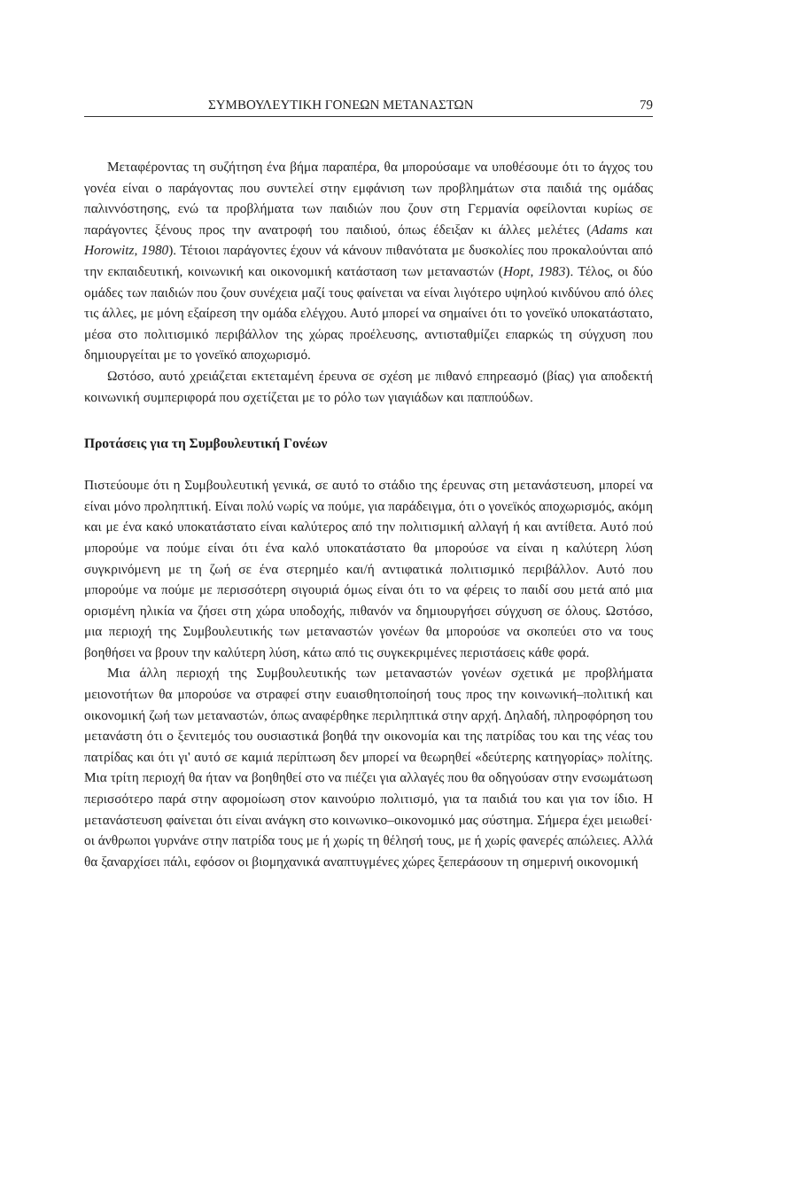ΣΥΜΒΟΥΛΕΥΤΙΚΗ ΓΟΝΕΩΝ ΜΕΤΑΝΑΣΤΩΝ 79
Μεταφέροντας τη συζήτηση ένα βήμα παραπέρα, θα μπορούσαμε να υποθέσουμε ότι το άγχος του γονέα είναι ο παράγοντας που συντελεί στην εμφάνιση των προβλημάτων στα παιδιά της ομάδας παλιννόστησης, ενώ τα προβλήματα των παιδιών που ζουν στη Γερμανία οφείλονται κυρίως σε παράγοντες ξένους προς την ανατροφή του παιδιού, όπως έδειξαν κι άλλες μελέτες (Adams και Horowitz, 1980). Τέτοιοι παράγοντες έχουν νά κάνουν πιθανότατα με δυσκολίες που προκαλούνται από την εκπαιδευτική, κοινωνική και οικονομική κατάσταση των μεταναστών (Hopt, 1983). Τέλος, οι δύο ομάδες των παιδιών που ζουν συνέχεια μαζί τους φαίνεται να είναι λιγότερο υψηλού κινδύνου από όλες τις άλλες, με μόνη εξαίρεση την ομάδα ελέγχου. Αυτό μπορεί να σημαίνει ότι το γονεϊκό υποκατάστατο, μέσα στο πολιτισμικό περιβάλλον της χώρας προέλευσης, αντισταθμίζει επαρκώς τη σύγχυση που δημιουργείται με το γονεϊκό αποχωρισμό.
Ωστόσο, αυτό χρειάζεται εκτεταμένη έρευνα σε σχέση με πιθανό επηρεασμό (βίας) για αποδεκτή κοινωνική συμπεριφορά που σχετίζεται με το ρόλο των γιαγιάδων και παππούδων.
Προτάσεις για τη Συμβουλευτική Γονέων
Πιστεύουμε ότι η Συμβουλευτική γενικά, σε αυτό το στάδιο της έρευνας στη μετανάστευση, μπορεί να είναι μόνο προληπτική. Είναι πολύ νωρίς να πούμε, για παράδειγμα, ότι ο γονεϊκός αποχωρισμός, ακόμη και με ένα κακό υποκατάστατο είναι καλύτερος από την πολιτισμική αλλαγή ή και αντίθετα. Αυτό πού μπορούμε να πούμε είναι ότι ένα καλό υποκατάστατο θα μπορούσε να είναι η καλύτερη λύση συγκρινόμενη με τη ζωή σε ένα στερημέο και/ή αντιφατικά πολιτισμικό περιβάλλον. Αυτό που μπορούμε να πούμε με περισσότερη σιγουριά όμως είναι ότι το να φέρεις το παιδί σου μετά από μια ορισμένη ηλικία να ζήσει στη χώρα υποδοχής, πιθανόν να δημιουργήσει σύγχυση σε όλους. Ωστόσο, μια περιοχή της Συμβουλευτικής των μεταναστών γονέων θα μπορούσε να σκοπεύει στο να τους βοηθήσει να βρουν την καλύτερη λύση, κάτω από τις συγκεκριμένες περιστάσεις κάθε φορά.
Μια άλλη περιοχή της Συμβουλευτικής των μεταναστών γονέων σχετικά με προβλήματα μειονοτήτων θα μπορούσε να στραφεί στην ευαισθητοποίησή τους προς την κοινωνική–πολιτική και οικονομική ζωή των μεταναστών, όπως αναφέρθηκε περιληπτικά στην αρχή. Δηλαδή, πληροφόρηση του μετανάστη ότι ο ξενιτεμός του ουσιαστικά βοηθά την οικονομία και της πατρίδας του και της νέας του πατρίδας και ότι γι' αυτό σε καμιά περίπτωση δεν μπορεί να θεωρηθεί «δεύτερης κατηγορίας» πολίτης. Μια τρίτη περιοχή θα ήταν να βοηθηθεί στο να πιέζει για αλλαγές που θα οδηγούσαν στην ενσωμάτωση περισσότερο παρά στην αφομοίωση στον καινούριο πολιτισμό, για τα παιδιά του και για τον ίδιο. Η μετανάστευση φαίνεται ότι είναι ανάγκη στο κοινωνικο–οικονομικό μας σύστημα. Σήμερα έχει μειωθεί· οι άνθρωποι γυρνάνε στην πατρίδα τους με ή χωρίς τη θέλησή τους, με ή χωρίς φανερές απώλειες. Αλλά θα ξαναρχίσει πάλι, εφόσον οι βιομηχανικά αναπτυγμένες χώρες ξεπεράσουν τη σημερινή οικονομική